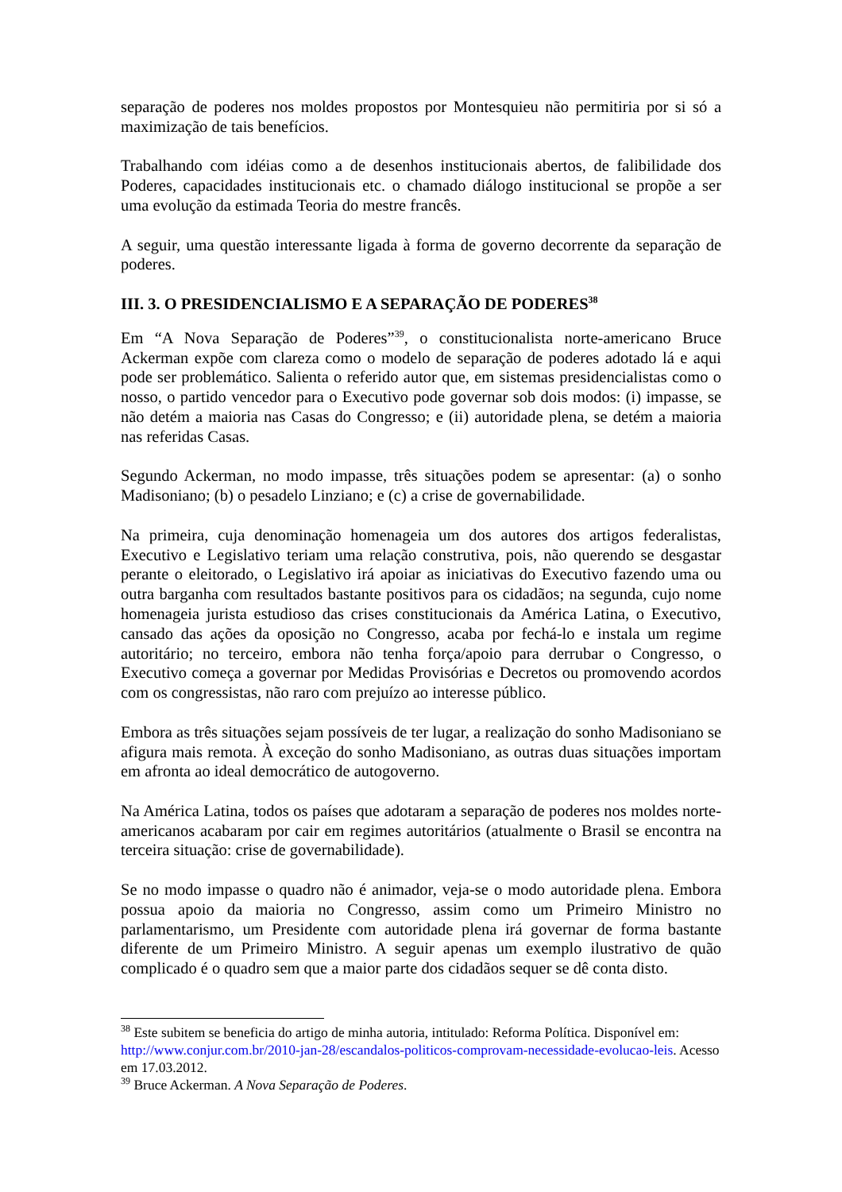separação de poderes nos moldes propostos por Montesquieu não permitiria por si só a maximização de tais benefícios.
Trabalhando com idéias como a de desenhos institucionais abertos, de falibilidade dos Poderes, capacidades institucionais etc. o chamado diálogo institucional se propõe a ser uma evolução da estimada Teoria do mestre francês.
A seguir, uma questão interessante ligada à forma de governo decorrente da separação de poderes.
III. 3. O PRESIDENCIALISMO E A SEPARAÇÃO DE PODERES<sup>38</sup>
Em “A Nova Separação de Poderes”<sup>39</sup>, o constitucionalista norte-americano Bruce Ackerman expõe com clareza como o modelo de separação de poderes adotado lá e aqui pode ser problemático. Salienta o referido autor que, em sistemas presidencialistas como o nosso, o partido vencedor para o Executivo pode governar sob dois modos: (i) impasse, se não detém a maioria nas Casas do Congresso; e (ii) autoridade plena, se detém a maioria nas referidas Casas.
Segundo Ackerman, no modo impasse, três situações podem se apresentar: (a) o sonho Madisoniano; (b) o pesadelo Linziano; e (c) a crise de governabilidade.
Na primeira, cuja denominação homenageia um dos autores dos artigos federalistas, Executivo e Legislativo teriam uma relação construtiva, pois, não querendo se desgastar perante o eleitorado, o Legislativo irá apoiar as iniciativas do Executivo fazendo uma ou outra barganha com resultados bastante positivos para os cidadãos; na segunda, cujo nome homenageia jurista estudioso das crises constitucionais da América Latina, o Executivo, cansado das ações da oposição no Congresso, acaba por fechá-lo e instala um regime autoritário; no terceiro, embora não tenha força/apoio para derrubar o Congresso, o Executivo começa a governar por Medidas Provisórias e Decretos ou promovendo acordos com os congressistas, não raro com prejuízo ao interesse público.
Embora as três situações sejam possíveis de ter lugar, a realização do sonho Madisoniano se afigura mais remota. À exceção do sonho Madisoniano, as outras duas situações importam em afronta ao ideal democrático de autogoverno.
Na América Latina, todos os países que adotaram a separação de poderes nos moldes norte-americanos acabaram por cair em regimes autoritários (atualmente o Brasil se encontra na terceira situação: crise de governabilidade).
Se no modo impasse o quadro não é animador, veja-se o modo autoridade plena. Embora possua apoio da maioria no Congresso, assim como um Primeiro Ministro no parlamentarismo, um Presidente com autoridade plena irá governar de forma bastante diferente de um Primeiro Ministro. A seguir apenas um exemplo ilustrativo de quão complicado é o quadro sem que a maior parte dos cidadãos sequer se dê conta disto.
<sup>38</sup> Este subitem se beneficia do artigo de minha autoria, intitulado: Reforma Política. Disponível em: http://www.conjur.com.br/2010-jan-28/escandalos-politicos-comprovam-necessidade-evolucao-leis. Acesso em 17.03.2012.
<sup>39</sup> Bruce Ackerman. A Nova Separação de Poderes.